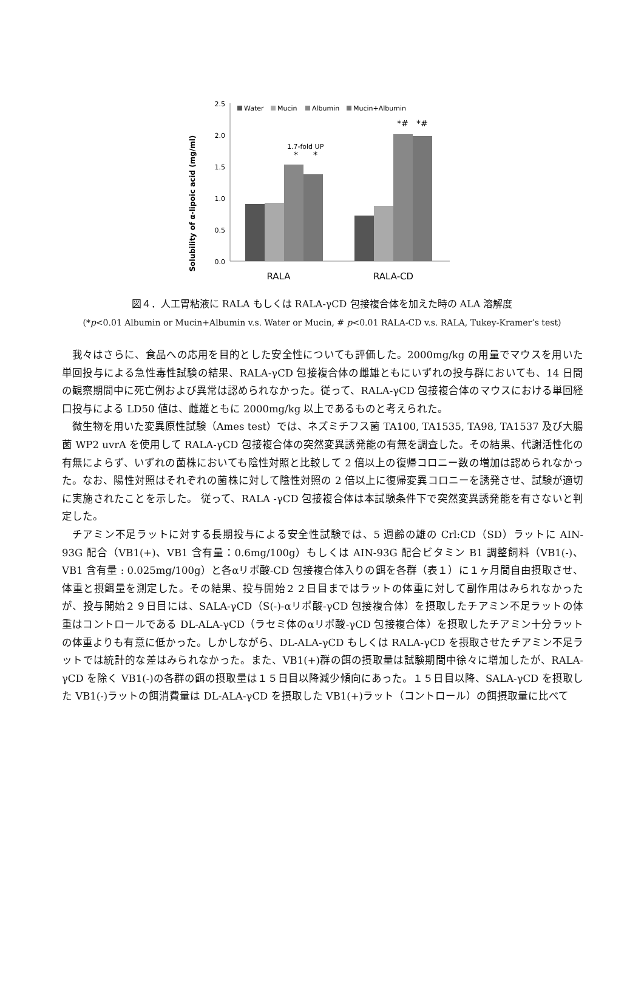Solubility of α-lipoic acid (mg/ml)
2.5
2.0
1.5
1.0
0.5
0.0
Water
Mucin
Albumin
Mucin+Albumin
1.7-fold UP
*
*
*#
*#
RALA
RALA-CD
図４．人工胃粘液に RALA もしくは RALA-γCD 包接複合体を加えた時の ALA 溶解度
(*p<0.01 Albumin or Mucin+Albumin v.s. Water or Mucin, # p<0.01 RALA-CD v.s. RALA, Tukey-Kramer’s test)
我々はさらに、食品への応用を目的とした安全性についても評価した。2000mg/kg の用量でマウスを用いた単回投与による急性毒性試験の結果、RALA-γCD 包接複合体の雌雄ともにいずれの投与群においても、14 日間の観察期間中に死亡例および異常は認められなかった。従って、RALA-γCD 包接複合体のマウスにおける単回経口投与による LD50 値は、雌雄ともに 2000mg/kg 以上であるものと考えられた。
微生物を用いた変異原性試験（Ames test）では、ネズミチフス菌 TA100, TA1535, TA98, TA1537 及び大腸菌 WP2 uvrA を使用して RALA-γCD 包接複合体の突然変異誘発能の有無を調査した。その結果、代謝活性化の有無によらず、いずれの菌株においても陰性対照と比較して 2 倍以上の復帰コロニー数の増加は認められなかった。なお、陽性対照はそれぞれの菌株に対して陰性対照の 2 倍以上に復帰変異コロニーを誘発させ、試験が適切に実施されたことを示した。 従って、RALA -γCD 包接複合体は本試験条件下で突然変異誘発能を有さないと判定した。
チアミン不足ラットに対する長期投与による安全性試験では、5 週齢の雄の Crl:CD（SD）ラットに AIN-93G 配合（VB1(+)、VB1 含有量：0.6mg/100g）もしくは AIN-93G 配合ビタミン B1 調整飼料（VB1(-)、VB1 含有量 : 0.025mg/100g）と各αリポ酸-CD 包接複合体入りの餌を各群（表１）に１ヶ月間自由摂取させ、体重と摂餌量を測定した。その結果、投与開始２２日目まではラットの体重に対して副作用はみられなかったが、投与開始２９日目には、SALA-γCD（S(-)-αリポ酸-γCD 包接複合体）を摂取したチアミン不足ラットの体重はコントロールである DL-ALA-γCD（ラセミ体のαリポ酸-γCD 包接複合体）を摂取したチアミン十分ラットの体重よりも有意に低かった。しかしながら、DL-ALA-γCD もしくは RALA-γCD を摂取させたチアミン不足ラットでは統計的な差はみられなかった。また、VB1(+)群の餌の摂取量は試験期間中徐々に増加したが、RALA-γCD を除く VB1(-)の各群の餌の摂取量は１５日目以降減少傾向にあった。１５日目以降、SALA-γCD を摂取した VB1(-)ラットの餌消費量は DL-ALA-γCD を摂取した VB1(+)ラット（コントロール）の餌摂取量に比べて